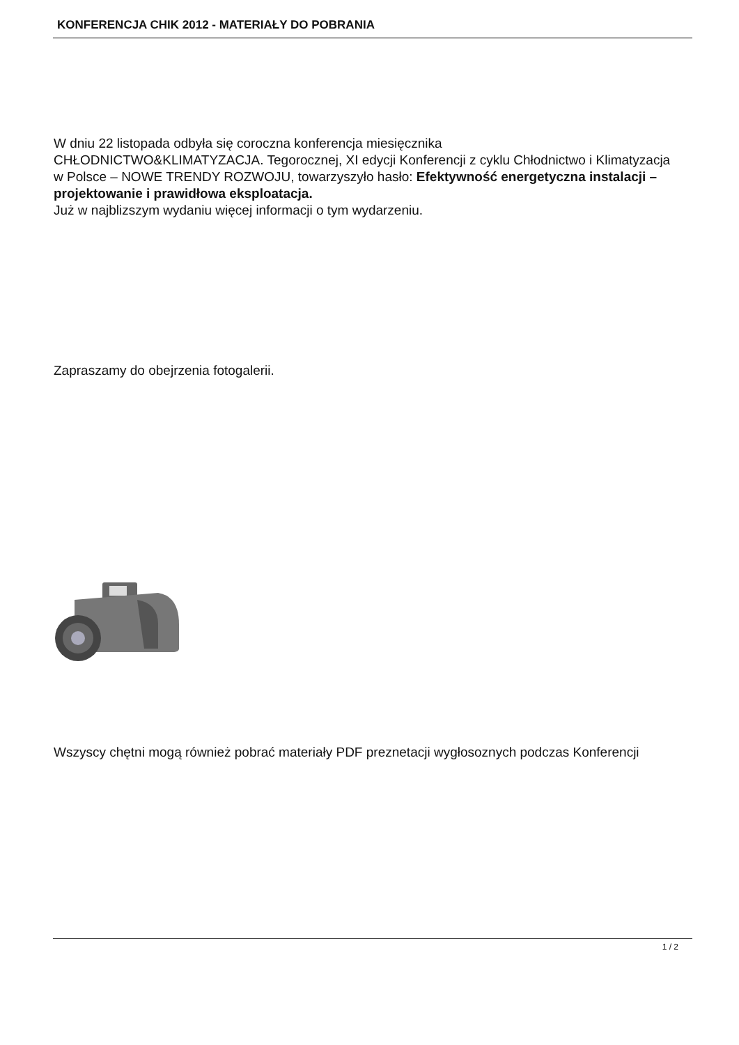KONFERENCJA CHIK 2012 - MATERIAŁY DO POBRANIA
W dniu 22 listopada odbyła się coroczna konferencja miesięcznika
CHŁODNICTWO&KLIMATYZACJA. Tegorocznej, XI edycji Konferencji z cyklu Chłodnictwo i Klimatyzacja w Polsce – NOWE TRENDY ROZWOJU, towarzyszyło hasło: Efektywność energetyczna instalacji – projektowanie i prawidłowa eksploatacja.
Już w najblizszym wydaniu więcej informacji o tym wydarzeniu.
Zapraszamy do obejrzenia fotogalerii.
Wszyscy chętni mogą również pobrać materiały PDF preznetacji wygłosoznych podczas Konferencji
1 / 2